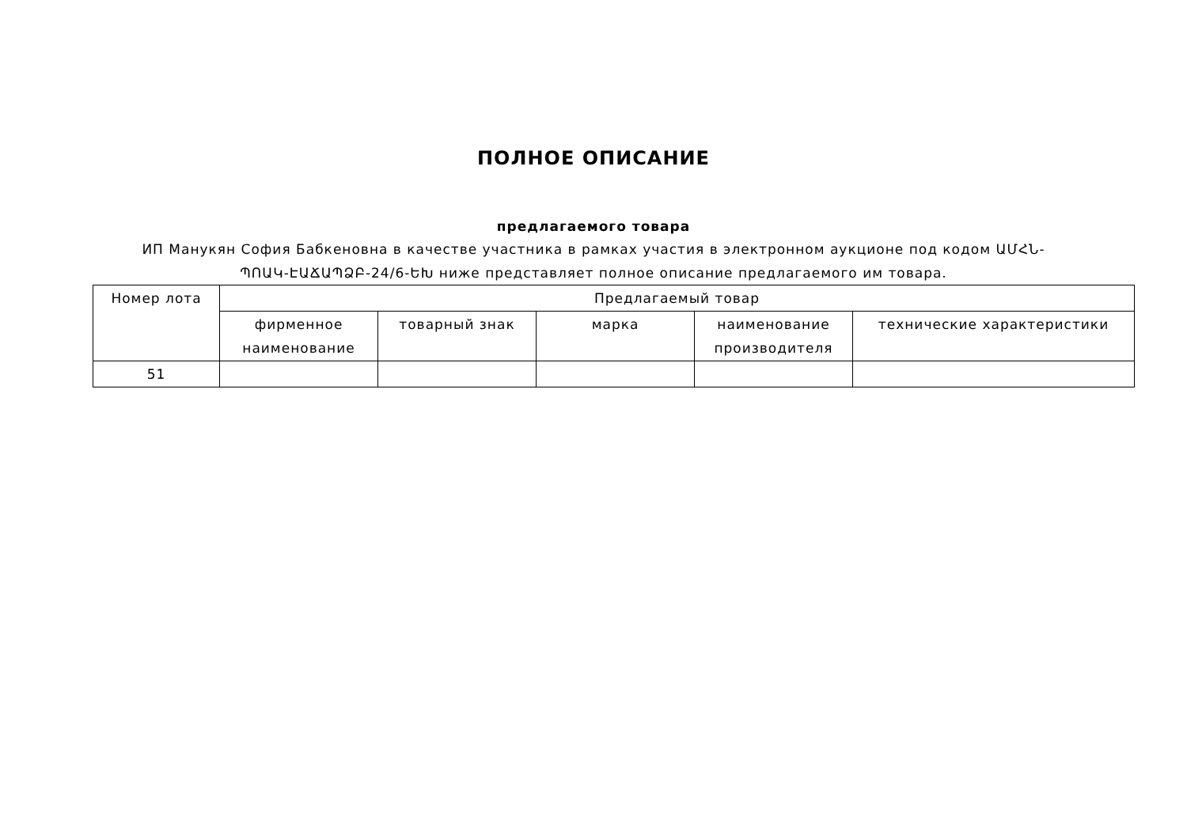ПОЛНОЕ ОПИСАНИЕ
предлагаемого товара
ИП Манукян София Бабкеновна в качестве участника в рамках участия в электронном аукционе под кодом ԱՄՀՆ-ՊՈԱԿ-ԷԱՃԱՊՁԲ-24/6-ԵԽ ниже представляет полное описание предлагаемого им товара.
| Номер лота | Предлагаемый товар | | | | |
| --- | --- | --- | --- | --- | --- |
| | фирменное наименование | товарный знак | марка | наименование производителя | технические характеристики |
| 51 | | | | | |